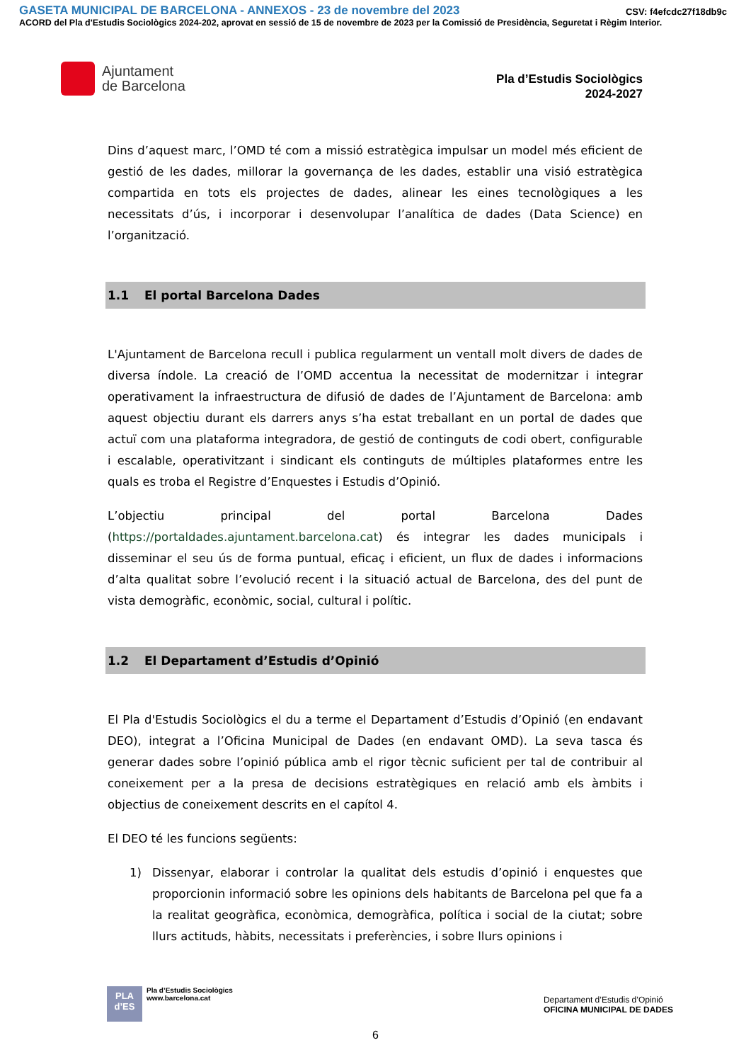GASETA MUNICIPAL DE BARCELONA - ANNEXOS - 23 de novembre del 2023 CSV: f4efcdc27f18db9c
ACORD del Pla d'Estudis Sociològics 2024-202, aprovat en sessió de 15 de novembre de 2023 per la Comissió de Presidència, Seguretat i Règim Interior.
Ajuntament
de Barcelona
Pla d’Estudis Sociològics
2024-2027
Dins d’aquest marc, l’OMD té com a missió estratègica impulsar un model més eficient de gestió de les dades, millorar la governança de les dades, establir una visió estratègica compartida en tots els projectes de dades, alinear les eines tecnològiques a les necessitats d’ús, i incorporar i desenvolupar l’analítica de dades (Data Science) en l’organització.
1.1 El portal Barcelona Dades
L'Ajuntament de Barcelona recull i publica regularment un ventall molt divers de dades de diversa índole. La creació de l’OMD accentua la necessitat de modernitzar i integrar operativament la infraestructura de difusió de dades de l’Ajuntament de Barcelona: amb aquest objectiu durant els darrers anys s’ha estat treballant en un portal de dades que actuï com una plataforma integradora, de gestió de continguts de codi obert, configurable i escalable, operativitzant i sindicant els continguts de múltiples plataformes entre les quals es troba el Registre d’Enquestes i Estudis d’Opinió.
L’objectiu principal del portal Barcelona Dades (https://portaldades.ajuntament.barcelona.cat) és integrar les dades municipals i disseminar el seu ús de forma puntual, eficaç i eficient, un flux de dades i informacions d’alta qualitat sobre l’evolució recent i la situació actual de Barcelona, des del punt de vista demogràfic, econòmic, social, cultural i polític.
1.2 El Departament d’Estudis d’Opinió
El Pla d'Estudis Sociològics el du a terme el Departament d’Estudis d’Opinió (en endavant DEO), integrat a l’Oficina Municipal de Dades (en endavant OMD). La seva tasca és generar dades sobre l’opinió pública amb el rigor tècnic suficient per tal de contribuir al coneixement per a la presa de decisions estratègiques en relació amb els àmbits i objectius de coneixement descrits en el capítol 4.
El DEO té les funcions següents:
1) Dissenyar, elaborar i controlar la qualitat dels estudis d’opinió i enquestes que proporcionin informació sobre les opinions dels habitants de Barcelona pel que fa a la realitat geogràfica, econòmica, demogràfica, política i social de la ciutat; sobre llurs actituds, hàbits, necessitats i preferències, i sobre llurs opinions i
PLA
d’ES
Pla d’Estudis Sociològics
www.barcelona.cat
Departament d’Estudis d’Opinió
OFICINA MUNICIPAL DE DADES
6